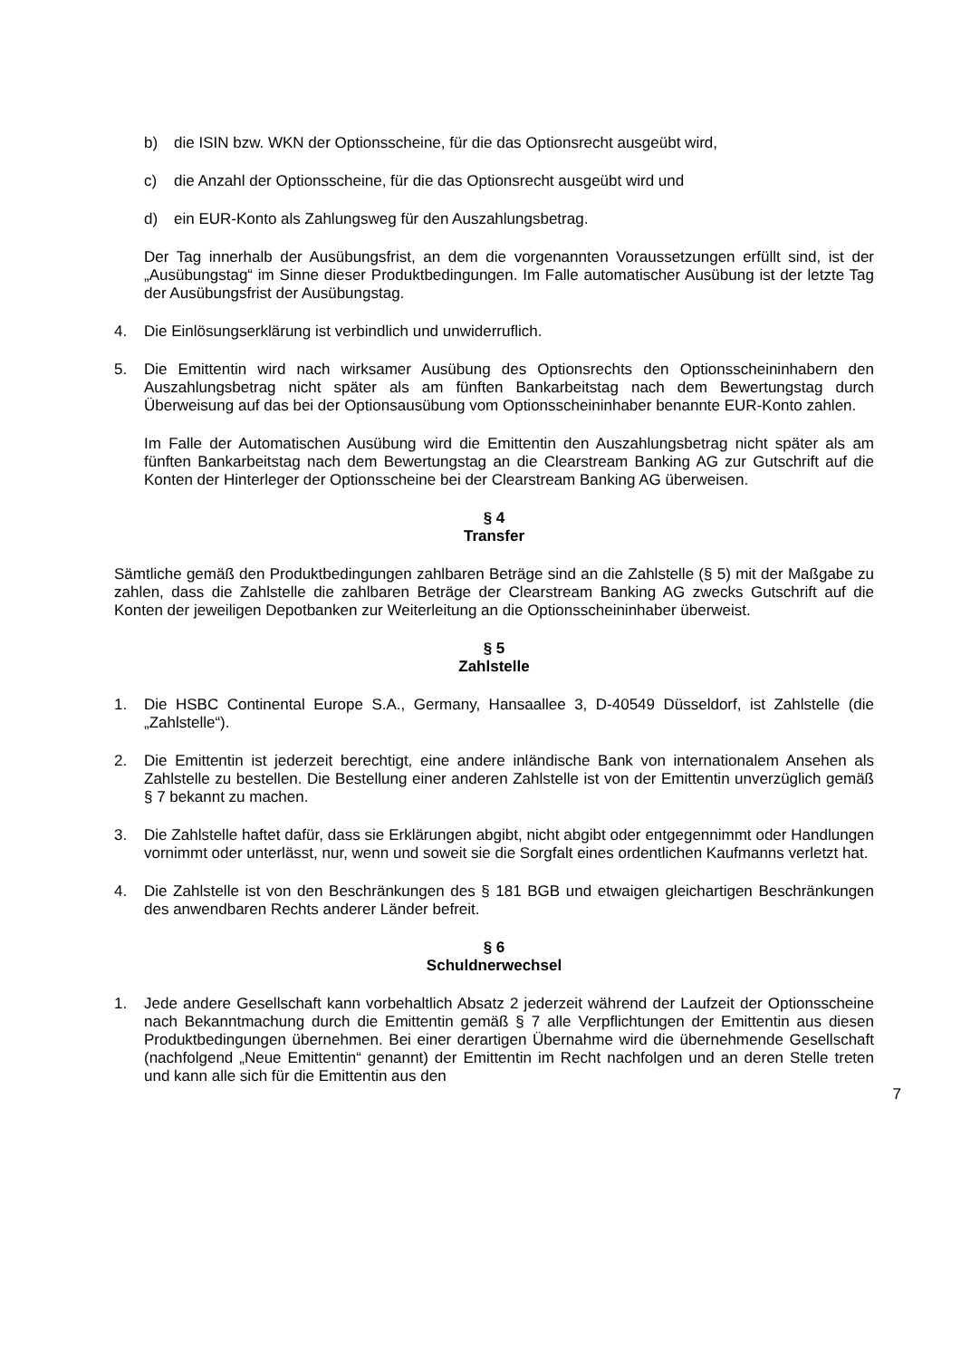b) die ISIN bzw. WKN der Optionsscheine, für die das Optionsrecht ausgeübt wird,
c) die Anzahl der Optionsscheine, für die das Optionsrecht ausgeübt wird und
d) ein EUR-Konto als Zahlungsweg für den Auszahlungsbetrag.
Der Tag innerhalb der Ausübungsfrist, an dem die vorgenannten Voraussetzungen erfüllt sind, ist der „Ausübungstag“ im Sinne dieser Produktbedingungen. Im Falle automatischer Ausübung ist der letzte Tag der Ausübungsfrist der Ausübungstag.
4. Die Einlösungserklärung ist verbindlich und unwiderruflich.
5. Die Emittentin wird nach wirksamer Ausübung des Optionsrechts den Optionsscheininhabern den Auszahlungsbetrag nicht später als am fünften Bankarbeitstag nach dem Bewertungstag durch Überweisung auf das bei der Optionsausübung vom Optionsscheininhaber benannte EUR-Konto zahlen.
Im Falle der Automatischen Ausübung wird die Emittentin den Auszahlungsbetrag nicht später als am fünften Bankarbeitstag nach dem Bewertungstag an die Clearstream Banking AG zur Gutschrift auf die Konten der Hinterleger der Optionsscheine bei der Clearstream Banking AG überweisen.
§ 4
Transfer
Sämtliche gemäß den Produktbedingungen zahlbaren Beträge sind an die Zahlstelle (§ 5) mit der Maßgabe zu zahlen, dass die Zahlstelle die zahlbaren Beträge der Clearstream Banking AG zwecks Gutschrift auf die Konten der jeweiligen Depotbanken zur Weiterleitung an die Optionsscheininhaber überweist.
§ 5
Zahlstelle
1. Die HSBC Continental Europe S.A., Germany, Hansaallee 3, D-40549 Düsseldorf, ist Zahlstelle (die „Zahlstelle“).
2. Die Emittentin ist jederzeit berechtigt, eine andere inländische Bank von internationalem Ansehen als Zahlstelle zu bestellen. Die Bestellung einer anderen Zahlstelle ist von der Emittentin unverzüglich gemäß § 7 bekannt zu machen.
3. Die Zahlstelle haftet dafür, dass sie Erklärungen abgibt, nicht abgibt oder entgegennimmt oder Handlungen vornimmt oder unterlässt, nur, wenn und soweit sie die Sorgfalt eines ordentlichen Kaufmanns verletzt hat.
4. Die Zahlstelle ist von den Beschränkungen des § 181 BGB und etwaigen gleichartigen Beschränkungen des anwendbaren Rechts anderer Länder befreit.
§ 6
Schuldnerwechsel
1. Jede andere Gesellschaft kann vorbehaltlich Absatz 2 jederzeit während der Laufzeit der Optionsscheine nach Bekanntmachung durch die Emittentin gemäß § 7 alle Verpflichtungen der Emittentin aus diesen Produktbedingungen übernehmen. Bei einer derartigen Übernahme wird die übernehmende Gesellschaft (nachfolgend „Neue Emittentin“ genannt) der Emittentin im Recht nachfolgen und an deren Stelle treten und kann alle sich für die Emittentin aus den
7